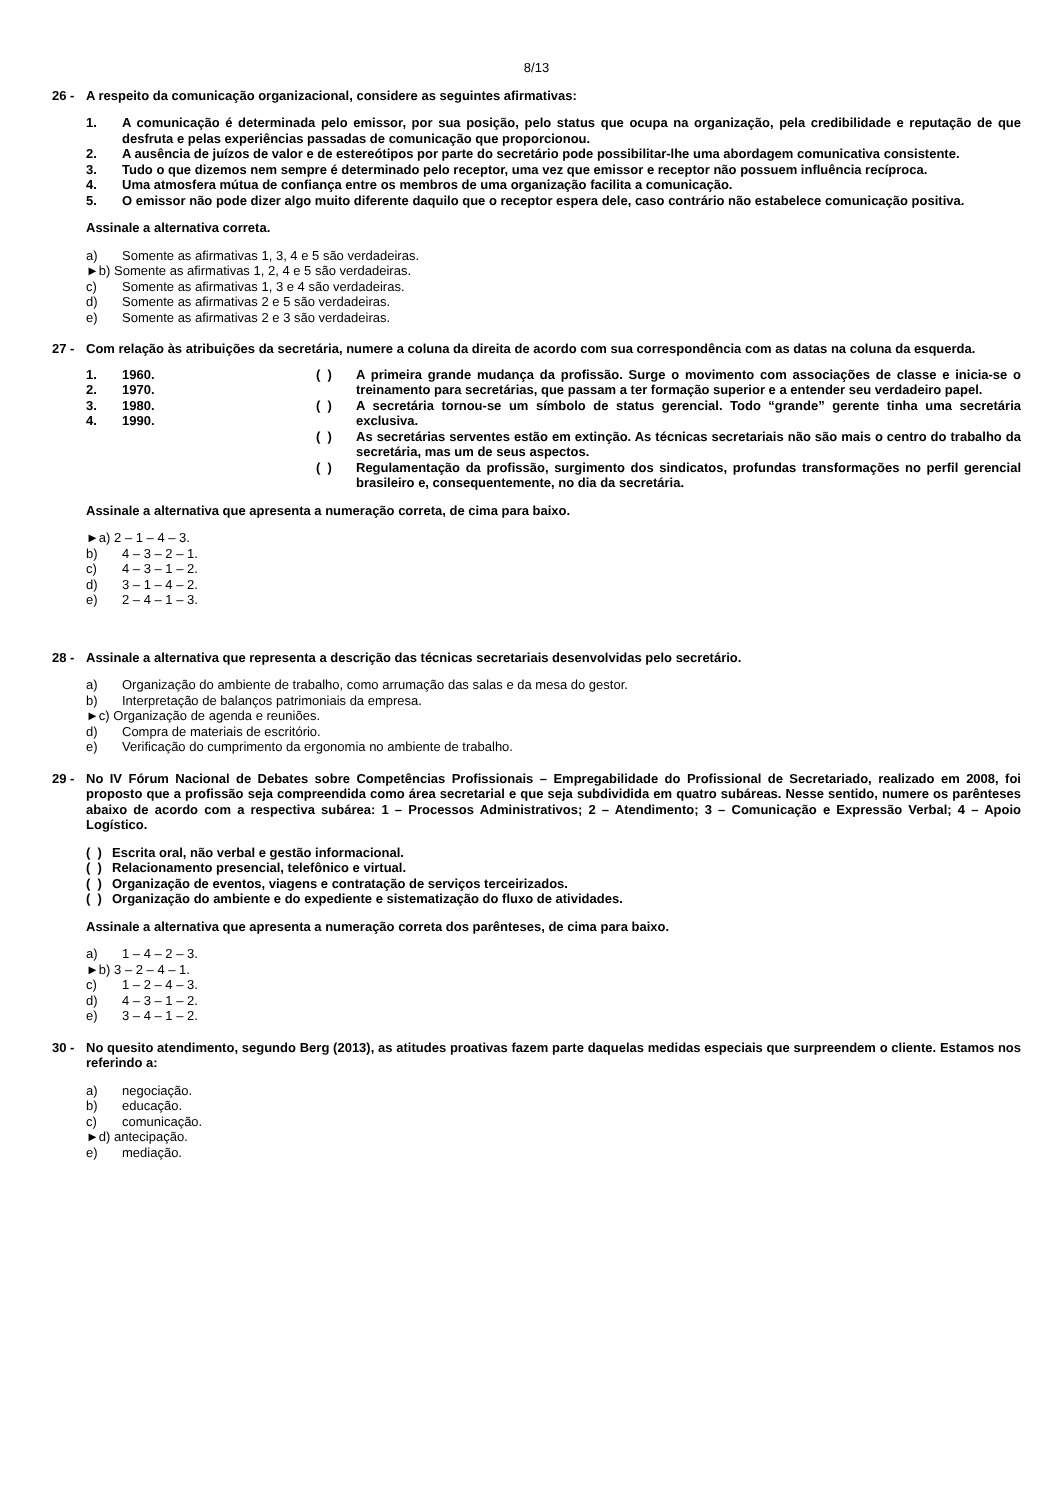8/13
26 - A respeito da comunicação organizacional, considere as seguintes afirmativas:
1. A comunicação é determinada pelo emissor, por sua posição, pelo status que ocupa na organização, pela credibilidade e reputação de que desfruta e pelas experiências passadas de comunicação que proporcionou.
2. A ausência de juízos de valor e de estereótipos por parte do secretário pode possibilitar-lhe uma abordagem comunicativa consistente.
3. Tudo o que dizemos nem sempre é determinado pelo receptor, uma vez que emissor e receptor não possuem influência recíproca.
4. Uma atmosfera mútua de confiança entre os membros de uma organização facilita a comunicação.
5. O emissor não pode dizer algo muito diferente daquilo que o receptor espera dele, caso contrário não estabelece comunicação positiva.
Assinale a alternativa correta.
a) Somente as afirmativas 1, 3, 4 e 5 são verdadeiras.
►b) Somente as afirmativas 1, 2, 4 e 5 são verdadeiras.
c) Somente as afirmativas 1, 3 e 4 são verdadeiras.
d) Somente as afirmativas 2 e 5 são verdadeiras.
e) Somente as afirmativas 2 e 3 são verdadeiras.
27 - Com relação às atribuições da secretária, numere a coluna da direita de acordo com sua correspondência com as datas na coluna da esquerda.
1. 1960.
2. 1970.
3. 1980.
4. 1990.
( ) A primeira grande mudança da profissão. Surge o movimento com associações de classe e inicia-se o treinamento para secretárias, que passam a ter formação superior e a entender seu verdadeiro papel.
( ) A secretária tornou-se um símbolo de status gerencial. Todo “grande” gerente tinha uma secretária exclusiva.
( ) As secretárias serventes estão em extinção. As técnicas secretariais não são mais o centro do trabalho da secretária, mas um de seus aspectos.
( ) Regulamentação da profissão, surgimento dos sindicatos, profundas transformações no perfil gerencial brasileiro e, consequentemente, no dia da secretária.
Assinale a alternativa que apresenta a numeração correta, de cima para baixo.
►a) 2 – 1 – 4 – 3.
b) 4 – 3 – 2 – 1.
c) 4 – 3 – 1 – 2.
d) 3 – 1 – 4 – 2.
e) 2 – 4 – 1 – 3.
28 - Assinale a alternativa que representa a descrição das técnicas secretariais desenvolvidas pelo secretário.
a) Organização do ambiente de trabalho, como arrumação das salas e da mesa do gestor.
b) Interpretação de balanços patrimoniais da empresa.
►c) Organização de agenda e reuniões.
d) Compra de materiais de escritório.
e) Verificação do cumprimento da ergonomia no ambiente de trabalho.
29 - No IV Fórum Nacional de Debates sobre Competências Profissionais – Empregabilidade do Profissional de Secretariado, realizado em 2008, foi proposto que a profissão seja compreendida como área secretarial e que seja subdividida em quatro subáreas. Nesse sentido, numere os parênteses abaixo de acordo com a respectiva subárea: 1 – Processos Administrativos; 2 – Atendimento; 3 – Comunicação e Expressão Verbal; 4 – Apoio Logístico.
( ) Escrita oral, não verbal e gestão informacional.
( ) Relacionamento presencial, telefônico e virtual.
( ) Organização de eventos, viagens e contratação de serviços terceirizados.
( ) Organização do ambiente e do expediente e sistematização do fluxo de atividades.
Assinale a alternativa que apresenta a numeração correta dos parênteses, de cima para baixo.
a) 1 – 4 – 2 – 3.
►b) 3 – 2 – 4 – 1.
c) 1 – 2 – 4 – 3.
d) 4 – 3 – 1 – 2.
e) 3 – 4 – 1 – 2.
30 - No quesito atendimento, segundo Berg (2013), as atitudes proativas fazem parte daquelas medidas especiais que surpreendem o cliente. Estamos nos referindo a:
a) negociação.
b) educação.
c) comunicação.
►d) antecipação.
e) mediação.